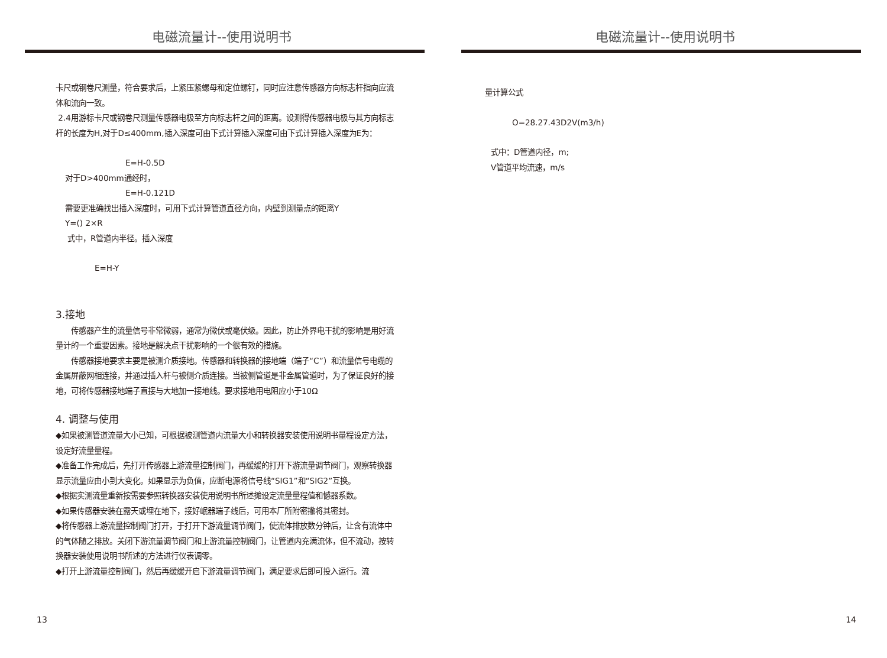电磁流量计--使用说明书
卡尺或钢卷尺测量，符合要求后，上紧压紧螺母和定位螺钉，同时应注意传感器方向标志杆指向应流体和流向一致。
2.4用游标卡尺或钢卷尺测量传感器电极至方向标志杆之间的距离。设测得传感器电极与其方向标志杆的长度为H,对于D≤400mm,插入深度可由下式计算插入深度可由下式计算插入深度为E为：
E=H-0.5D
对于D>400mm通经时，
E=H-0.121D
需要更准确找出插入深度时，可用下式计算管道直径方向，内壁到测量点的距离Y
Y=() 2×R
式中，R管道内半径。插入深度
E=H-Y
3.接地
传感器产生的流量信号非常微弱，通常为微伏或毫伏级。因此，防止外界电干扰的影响是用好流量计的一个重要因素。接地是解决点干扰影响的一个很有效的措施。
传感器接地要求主要是被测介质接地。传感器和转换器的接地端（端子“C”）和流量信号电缆的金属屏蔽网相连接，并通过插入杆与被侧介质连接。当被侧管道是非金属管道时，为了保证良好的接地，可将传感器接地端子直接与大地加一接地线。要求接地用电阻应小于10Ω
4. 调整与使用
◆如果被测管道流量大小已知，可根据被测管道内流量大小和转换器安装使用说明书量程设定方法，设定好流量量程。
◆准备工作完成后，先打开传感器上游流量控制阀门，再缓缓的打开下游流量调节阀门，观察转换器显示流量应由小到大变化。如果显示为负值，应断电源将信号线“SIG1”和“SIG2”互换。
◆根据实测流量重新按需要参照转换器安装使用说明书所述摊设定流量量程值和憾器系数。
◆如果传感器安装在露天或埋在地下，接好岷器端子线后，可用本厂所附密撇将其密封。
◆将传感器上游流量控制阀门打开，于打开下游流量调节阀门，使流体排放数分钟后，让含有流体中的气体随之排放。关闭下游流量调节阀门和上游流量控制阀门，让管道内充满流体，但不流动，按转换器安装使用说明书所述的方法进行仪表调零。
◆打开上游流量控制阀门，然后再缓缓开启下游流量调节阀门，满足要求后即可投入运行。流
13
电磁流量计--使用说明书
量计算公式
O=28.27.43D2V(m3/h)
式中：D管道内径，m;
V管道平均流速，m/s
14